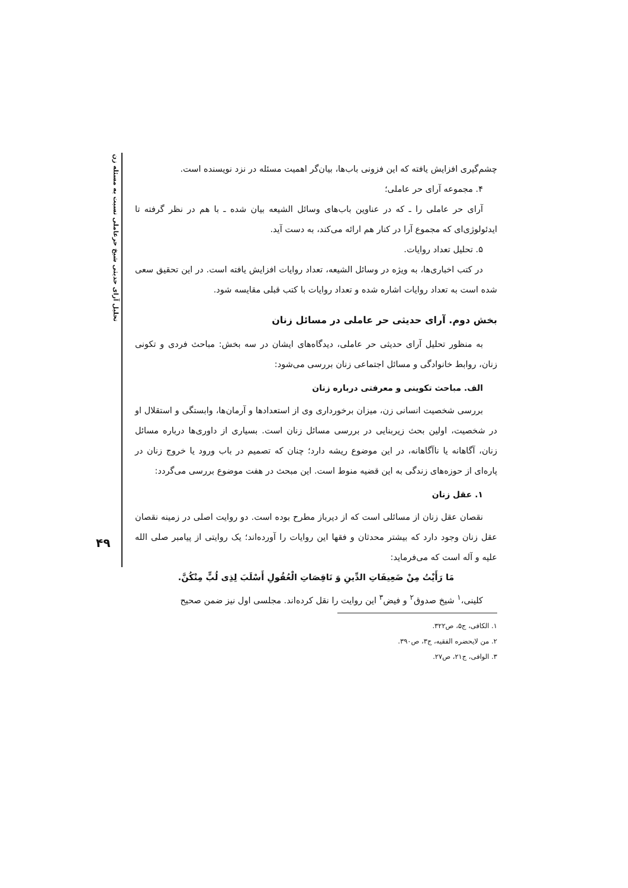تحلیل آرای حدیثی شیخ حرعاملی نسبت به مسئله زن
۴۹
چشم‌گیری افزایش یافته که این فزونی باب‌ها، بیان‌گر اهمیت مسئله در نزد نویسنده است.
۴. مجموعه آرای حر عاملی؛
آرای حر عاملی را ـ که در عناوین باب‌های وسائل الشیعه بیان شده ـ با هم در نظر گرفته تا ایدئولوژی‌ای که مجموع آرا در کنار هم ارائه می‌کند، به دست آید.
۵. تحلیل تعداد روایات.
در کتب اخباری‌ها، به ویژه در وسائل الشیعه، تعداد روایات افزایش یافته است. در این تحقیق سعی شده است به تعداد روایات اشاره شده و تعداد روایات با کتب قبلی مقایسه شود.
بخش دوم. آرای حدیثی حر عاملی در مسائل زنان
به منظور تحلیل آرای حدیثی حر عاملی، دیدگاه‌های ایشان در سه بخش: مباحث فردی و تکونی زنان، روابط خانوادگی و مسائل اجتماعی زنان بررسی می‌شود:
الف. مباحث تکوینی و معرفتی درباره زنان
بررسی شخصیت انسانی زن، میزان برخورداری وی از استعدادها و آرمان‌ها، وابستگی و استقلال او در شخصیت، اولین بحث زیربنایی در بررسی مسائل زنان است. بسیاری از داوری‌ها درباره مسائل زنان، آگاهانه یا ناآگاهانه، در این موضوع ریشه دارد؛ چنان که تصمیم در باب ورود یا خروج زنان در پاره‌ای از حوزه‌های زندگی به این قضیه منوط است. این مبحث در هفت موضوع بررسی می‌گردد:
۱. عقل زنان
نقصان عقل زنان از مسائلی است که از دیرباز مطرح بوده است. دو روایت اصلی در زمینه نقصان عقل زنان وجود دارد که بیشتر محدثان و فقها این روایات را آورده‌اند؛ یک روایتی از پیامبر صلی الله علیه و آله است که می‌فرماید:
مَا رَأَیْتُ مِنْ ضَعِیفَاتِ الدِّینِ وَ نَاقِصَاتِ الْعُقُولِ أَسْلَبَ لِذِی لُبٍّ مِنْکُنَّ.
کلینی،<sup>۱</sup> شیخ صدوق<sup>۲</sup> و فیض<sup>۳</sup> این روایت را نقل کرده‌اند. مجلسی اول نیز ضمن صحیح
۱. الکافی، ج۵، ص۳۲۲.
۲. من لایحضره الفقیه، ج۳، ص۳۹۰.
۳. الوافی، ج۲۱، ص۲۷.